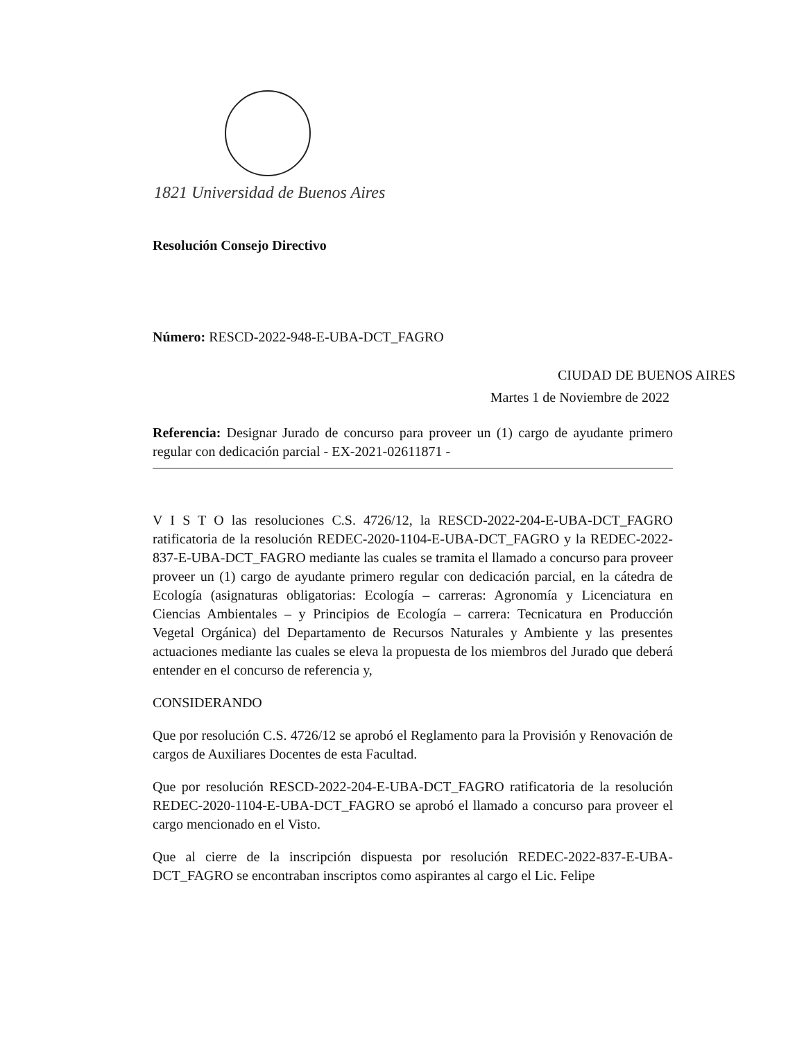1821 Universidad de Buenos Aires
Resolución Consejo Directivo
Número: RESCD-2022-948-E-UBA-DCT_FAGRO
CIUDAD DE BUENOS AIRES
Martes 1 de Noviembre de 2022
Referencia: Designar Jurado de concurso para proveer un (1) cargo de ayudante primero regular con dedicación parcial - EX-2021-02611871 -
V I S T O las resoluciones C.S. 4726/12, la RESCD-2022-204-E-UBA-DCT_FAGRO ratificatoria de la resolución REDEC-2020-1104-E-UBA-DCT_FAGRO y la REDEC-2022-837-E-UBA-DCT_FAGRO mediante las cuales se tramita el llamado a concurso para proveer proveer un (1) cargo de ayudante primero regular con dedicación parcial, en la cátedra de Ecología (asignaturas obligatorias: Ecología – carreras: Agronomía y Licenciatura en Ciencias Ambientales – y Principios de Ecología – carrera: Tecnicatura en Producción Vegetal Orgánica) del Departamento de Recursos Naturales y Ambiente y las presentes actuaciones mediante las cuales se eleva la propuesta de los miembros del Jurado que deberá entender en el concurso de referencia y,
CONSIDERANDO
Que por resolución C.S. 4726/12 se aprobó el Reglamento para la Provisión y Renovación de cargos de Auxiliares Docentes de esta Facultad.
Que por resolución RESCD-2022-204-E-UBA-DCT_FAGRO ratificatoria de la resolución REDEC-2020-1104-E-UBA-DCT_FAGRO se aprobó el llamado a concurso para proveer el cargo mencionado en el Visto.
Que al cierre de la inscripción dispuesta por resolución REDEC-2022-837-E-UBA-DCT_FAGRO se encontraban inscriptos como aspirantes al cargo el Lic. Felipe